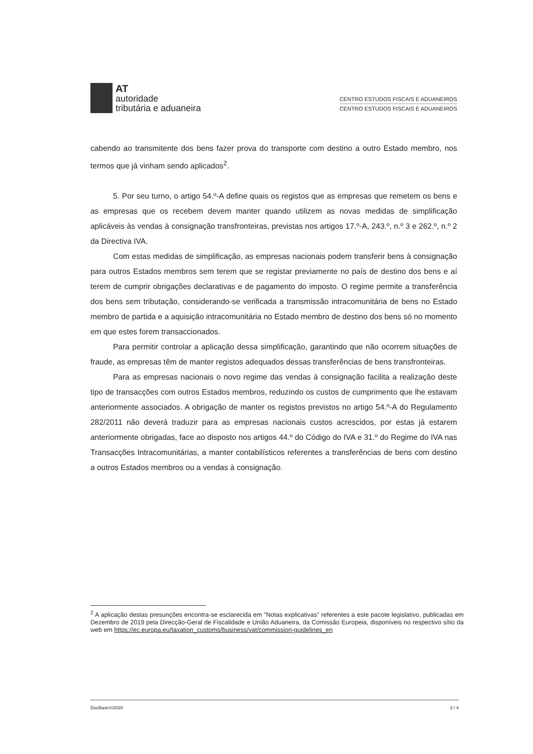AT
autoridade
tributária e aduaneira
CENTRO ESTUDOS FISCAIS E ADUANEIROS
CENTRO ESTUDOS FISCAIS E ADUANEIROS
cabendo ao transmitente dos bens fazer prova do transporte com destino a outro Estado membro, nos termos que já vinham sendo aplicados<sup>2</sup>.
5. Por seu turno, o artigo 54.º-A define quais os registos que as empresas que remetem os bens e as empresas que os recebem devem manter quando utilizem as novas medidas de simplificação aplicáveis às vendas à consignação transfronteiras, previstas nos artigos 17.º-A, 243.º, n.º 3 e 262.º, n.º 2 da Directiva IVA.
Com estas medidas de simplificação, as empresas nacionais podem transferir bens à consignação para outros Estados membros sem terem que se registar previamente no país de destino dos bens e aí terem de cumprir obrigações declarativas e de pagamento do imposto. O regime permite a transferência dos bens sem tributação, considerando-se verificada a transmissão intracomunitária de bens no Estado membro de partida e a aquisição intracomunitária no Estado membro de destino dos bens só no momento em que estes forem transaccionados.
Para permitir controlar a aplicação dessa simplificação, garantindo que não ocorrem situações de fraude, as empresas têm de manter registos adequados dessas transferências de bens transfronteiras.
Para as empresas nacionais o novo regime das vendas à consignação facilita a realização deste tipo de transacções com outros Estados membros, reduzindo os custos de cumprimento que lhe estavam anteriormente associados. A obrigação de manter os registos previstos no artigo 54.º-A do Regulamento 282/2011 não deverá traduzir para as empresas nacionais custos acrescidos, por estas já estarem anteriormente obrigadas, face ao disposto nos artigos 44.º do Código do IVA e 31.º do Regime do IVA nas Transacções Intracomunitárias, a manter contabilísticos referentes a transferências de bens com destino a outros Estados membros ou a vendas à consignação.
<sup>2</sup> A aplicação destas presunções encontra-se esclarecida em "Notas explicativas" referentes a este pacote legislativo, publicadas em Dezembro de 2019 pela Direcção-Geral de Fiscalidade e União Aduaneira, da Comissão Europeia, disponíveis no respectivo sítio da web em https://ec.europa.eu/taxation_customs/business/vat/commission-guidelines_en
DocBaseV/2020 3 / 4